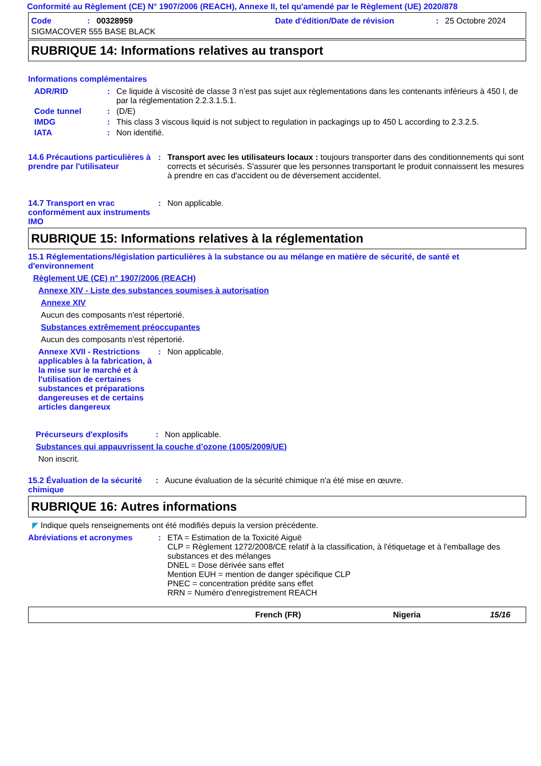Conformité au Règlement (CE) N° 1907/2006 (REACH), Annexe II, tel qu'amendé par le Règlement (UE) 2020/878
Code: 00328959 Date d'édition/Date de révision: 25 Octobre 2024
SIGMACOVER 555 BASE BLACK
RUBRIQUE 14: Informations relatives au transport
Informations complémentaires
ADR/RID: Ce liquide à viscosité de classe 3 n’est pas sujet aux règlementations dans les contenants inférieurs à 450 l, de par la réglementation 2.2.3.1.5.1.
Code tunnel: (D/E)
IMDG: This class 3 viscous liquid is not subject to regulation in packagings up to 450 L according to 2.3.2.5.
IATA: Non identifié.
14.6 Précautions particulières à prendre par l'utilisateur: Transport avec les utilisateurs locaux : toujours transporter dans des conditionnements qui sont corrects et sécurisés. S'assurer que les personnes transportant le produit connaissent les mesures à prendre en cas d'accident ou de déversement accidentel.
14.7 Transport en vrac conformément aux instruments IMO: Non applicable.
RUBRIQUE 15: Informations relatives à la réglementation
15.1 Réglementations/législation particulières à la substance ou au mélange en matière de sécurité, de santé et d'environnement
Règlement UE (CE) n° 1907/2006 (REACH)
Annexe XIV - Liste des substances soumises à autorisation
Annexe XIV
Aucun des composants n'est répertorié.
Substances extrêmement préoccupantes
Aucun des composants n'est répertorié.
Annexe XVII - Restrictions applicables à la fabrication, à la mise sur le marché et à l'utilisation de certaines substances et préparations dangereuses et de certains articles dangereux: Non applicable.
Précurseurs d'explosifs: Non applicable.
Substances qui appauvrissent la couche d’ozone (1005/2009/UE)
Non inscrit.
15.2 Évaluation de la sécurité chimique: Aucune évaluation de la sécurité chimique n'a été mise en œuvre.
RUBRIQUE 16: Autres informations
◤ Indique quels renseignements ont été modifiés depuis la version précédente.
Abréviations et acronymes: ETA = Estimation de la Toxicité Aiguë
CLP = Règlement 1272/2008/CE relatif à la classification, à l'étiquetage et à l'emballage des substances et des mélanges
DNEL = Dose dérivée sans effet
Mention EUH = mention de danger spécifique CLP
PNEC = concentration prédite sans effet
RRN = Numéro d'enregistrement REACH
French (FR) Nigeria 15/16